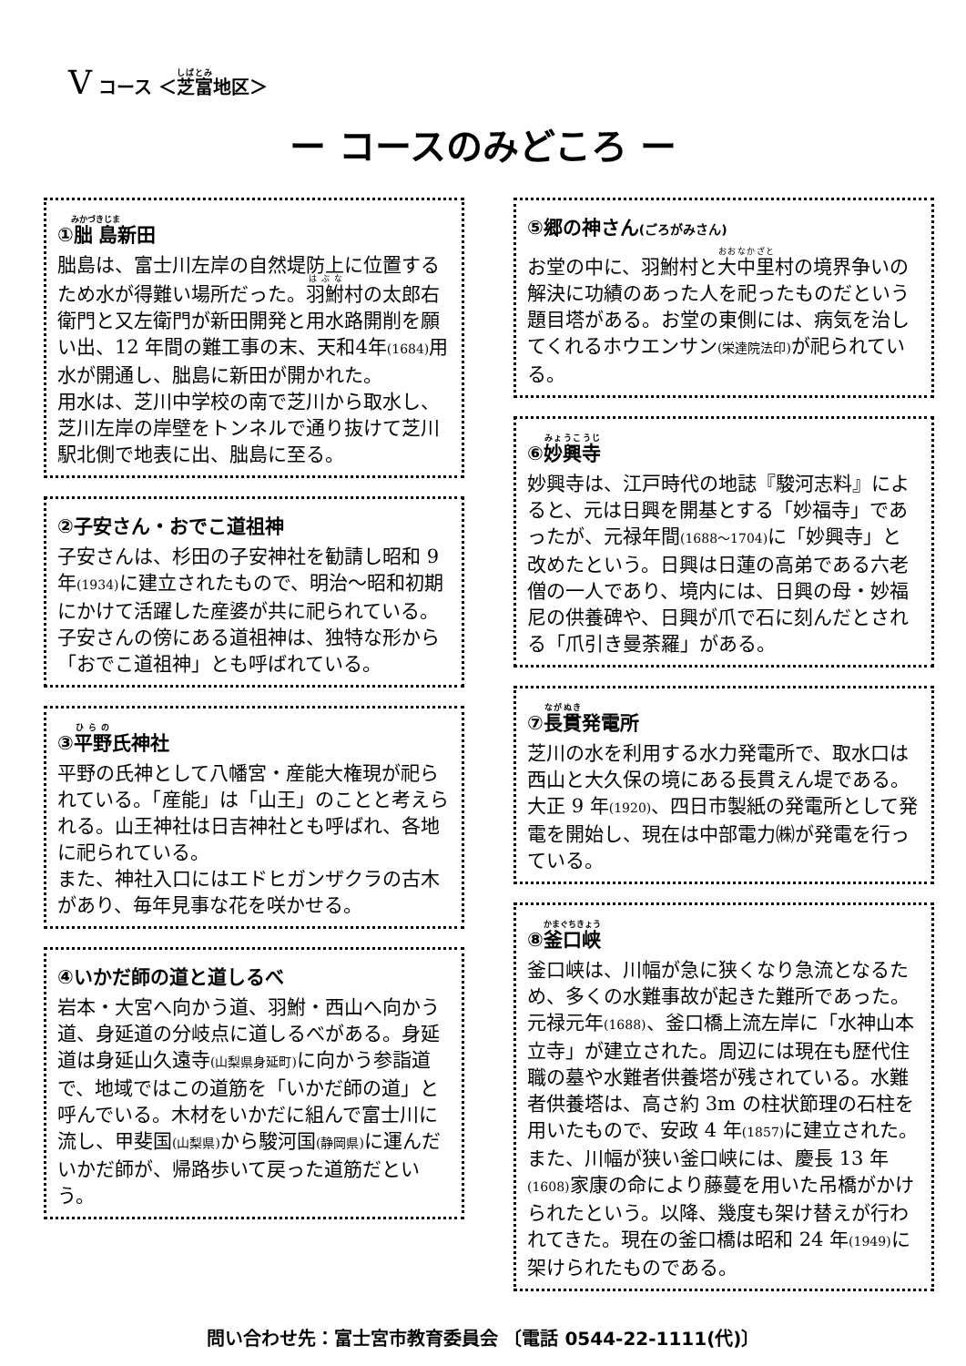V コース ＜芝富地区＞
ー コースのみどころ ー
①朏島新田
朏島は、富士川左岸の自然堤防上に位置するため水が得難い場所だった。羽鮒村の太郎右衛門と又左衛門が新田開発と用水路開削を願い出、12 年間の難工事の末、天和4年(1684) 用水が開通し、朏島に新田が開かれた。
用水は、芝川中学校の南で芝川から取水し、芝川左岸の岸壁をトンネルで通り抜けて芝川駅北側で地表に出、朏島に至る。
②子安さん・おでこ道祖神
子安さんは、杉田の子安神社を勧請し昭和 9 年(1934) に建立されたもので、明治～昭和初期にかけて活躍した産婆が共に祀られている。子安さんの傍にある道祖神は、独特な形から「おでこ道祖神」とも呼ばれている。
③平野氏神社
平野の氏神として八幡宮・産能大権現が祀られている。「産能」は「山王」のことと考えられる。山王神社は日吉神社とも呼ばれ、各地に祀られている。
また、神社入口にはエドヒガンザクラの古木があり、毎年見事な花を咲かせる。
④いかだ師の道と道しるべ
岩本・大宮へ向かう道、羽鮒・西山へ向かう道、身延道の分岐点に道しるべがある。身延道は身延山久遠寺(山梨県身延町) に向かう参詣道で、地域ではこの道筋を「いかだ師の道」と呼んでいる。木材をいかだに組んで富士川に流し、甲斐国(山梨県) から駿河国(静岡県) に運んだいかだ師が、帰路歩いて戻った道筋だという。
⑤郷の神さん(ごろがみさん)
お堂の中に、羽鮒村と大中里村の境界争いの解決に功績のあった人を祀ったものだという題目塔がある。お堂の東側には、病気を治してくれるホウエンサン(栄達院法印) が祀られている。
⑥妙興寺
妙興寺は、江戸時代の地誌『駿河志料』によると、元は日興を開基とする「妙福寺」であったが、元禄年間(1688～1704) に「妙興寺」と改めたという。日興は日蓮の高弟である六老僧の一人であり、境内には、日興の母・妙福尼の供養碑や、日興が爪で石に刻んだとされる「爪引き曼荼羅」がある。
⑦長貫発電所
芝川の水を利用する水力発電所で、取水口は西山と大久保の境にある長貫えん堤である。大正 9 年(1920)、四日市製紙の発電所として発電を開始し、現在は中部電力㈱が発電を行っている。
⑧釜口峡
釜口峡は、川幅が急に狭くなり急流となるため、多くの水難事故が起きた難所であった。元禄元年(1688)、釜口橋上流左岸に「水神山本立寺」が建立された。周辺には現在も歴代住職の墓や水難者供養塔が残されている。水難者供養塔は、高さ約 3m の柱状節理の石柱を用いたもので、安政 4 年(1857) に建立された。
また、川幅が狭い釜口峡には、慶長 13 年(1608) 家康の命により藤蔓を用いた吊橋がかけられたという。以降、幾度も架け替えが行われてきた。現在の釜口橋は昭和 24 年(1949) に架けられたものである。
問い合わせ先：富士宮市教育委員会 〔電話 0544-22-1111(代)〕